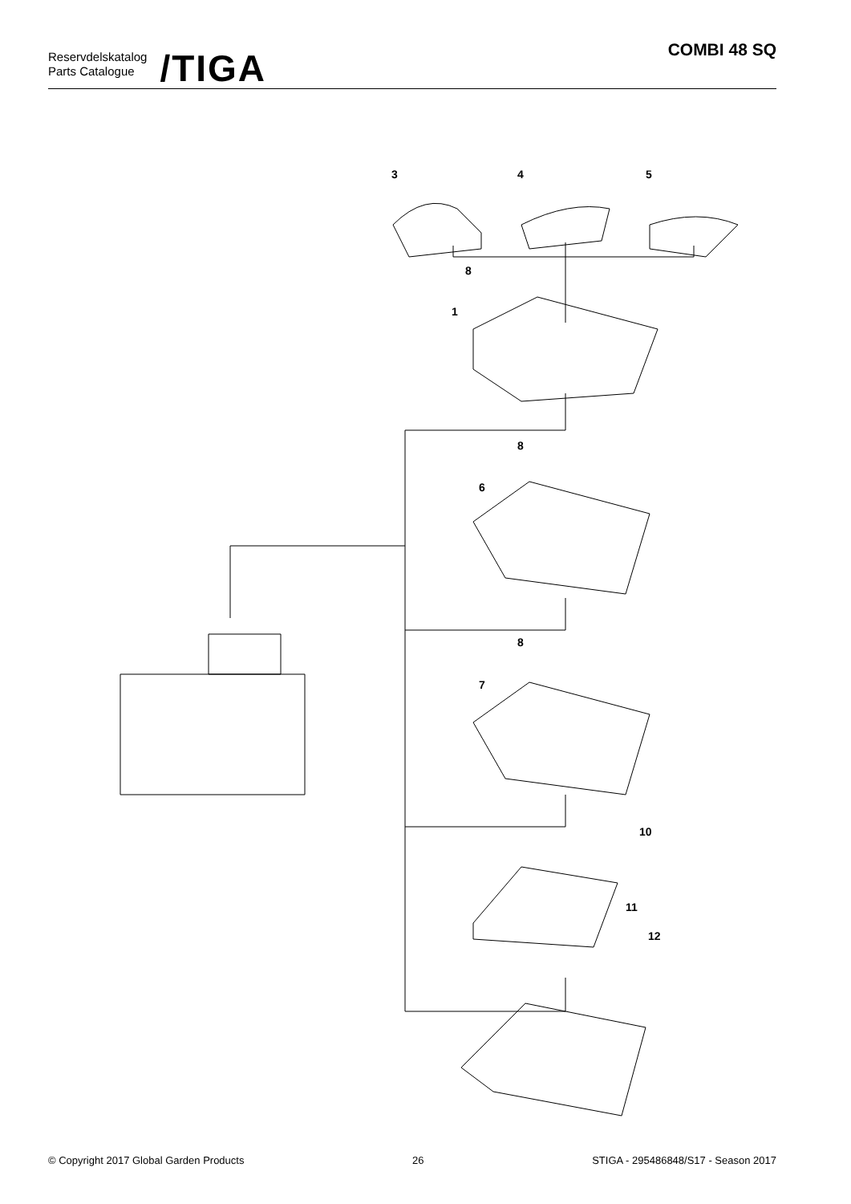Reservdelskatalog
Parts Catalogue
/TIGA
COMBI 48 SQ
3
4
5
8
1
8
6
8
7
10
11
12
© Copyright 2017 Global Garden Products 26 STIGA - 295486848/S17 - Season 2017